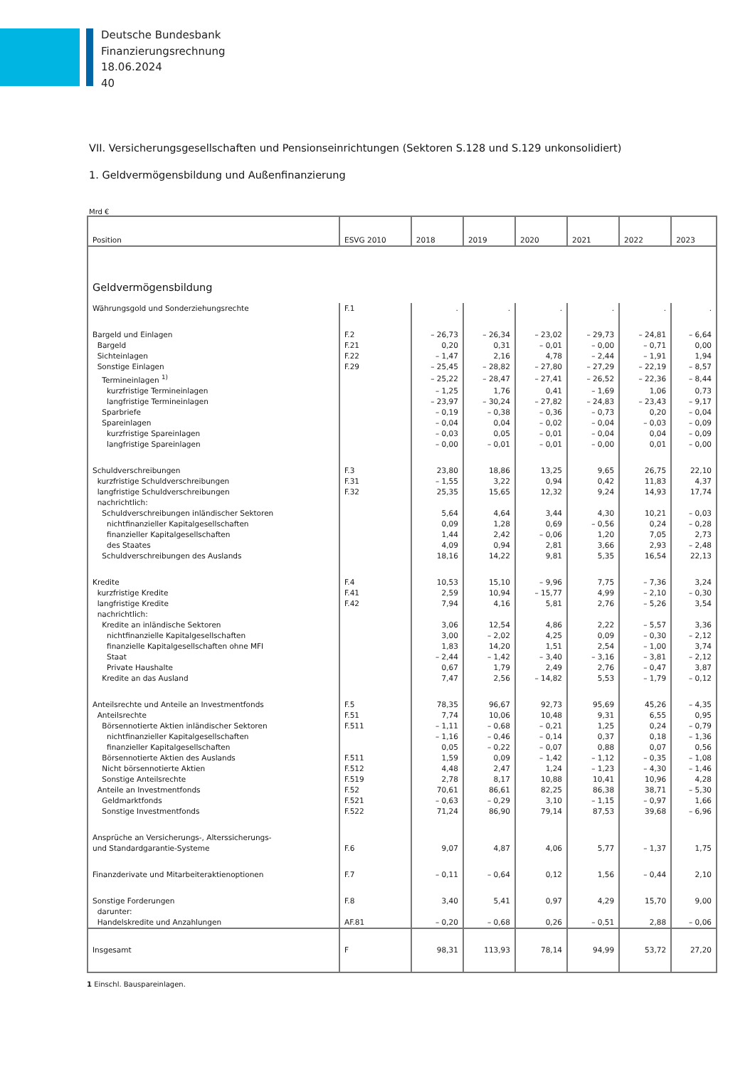Deutsche Bundesbank
Finanzierungsrechnung
18.06.2024
40
VII. Versicherungsgesellschaften und Pensionseinrichtungen (Sektoren S.128 und S.129 unkonsolidiert)
1. Geldvermögensbildung und Außenfinanzierung
Mrd €
| Position | ESVG 2010 | 2018 | 2019 | 2020 | 2021 | 2022 | 2023 |
| --- | --- | --- | --- | --- | --- | --- | --- |
| Geldvermögensbildung | | | | | | | |
| Währungsgold und Sonderziehungsrechte | F.1 | . | . | . | . | . | . |
| Bargeld und Einlagen | F.2 | – 26,73 | – 26,34 | – 23,02 | – 29,73 | – 24,81 | – 6,64 |
| Bargeld | F.21 | 0,20 | 0,31 | – 0,01 | – 0,00 | – 0,71 | 0,00 |
| Sichteinlagen | F.22 | – 1,47 | 2,16 | 4,78 | – 2,44 | – 1,91 | 1,94 |
| Sonstige Einlagen | F.29 | – 25,45 | – 28,82 | – 27,80 | – 27,29 | – 22,19 | – 8,57 |
| Termineinlagen <sup>1)</sup> | | – 25,22 | – 28,47 | – 27,41 | – 26,52 | – 22,36 | – 8,44 |
| kurzfristige Termineinlagen | | – 1,25 | 1,76 | 0,41 | – 1,69 | 1,06 | 0,73 |
| langfristige Termineinlagen | | – 23,97 | – 30,24 | – 27,82 | – 24,83 | – 23,43 | – 9,17 |
| Sparbriefe | | – 0,19 | – 0,38 | – 0,36 | – 0,73 | 0,20 | – 0,04 |
| Spareinlagen | | – 0,04 | 0,04 | – 0,02 | – 0,04 | – 0,03 | – 0,09 |
| kurzfristige Spareinlagen | | – 0,03 | 0,05 | – 0,01 | – 0,04 | 0,04 | – 0,09 |
| langfristige Spareinlagen | | – 0,00 | – 0,01 | – 0,01 | – 0,00 | 0,01 | – 0,00 |
| Schuldverschreibungen | F.3 | 23,80 | 18,86 | 13,25 | 9,65 | 26,75 | 22,10 |
| kurzfristige Schuldverschreibungen | F.31 | – 1,55 | 3,22 | 0,94 | 0,42 | 11,83 | 4,37 |
| langfristige Schuldverschreibungen | F.32 | 25,35 | 15,65 | 12,32 | 9,24 | 14,93 | 17,74 |
| nachrichtlich: | | | | | | | |
| Schuldverschreibungen inländischer Sektoren | | 5,64 | 4,64 | 3,44 | 4,30 | 10,21 | – 0,03 |
| nichtfinanzieller Kapitalgesellschaften | | 0,09 | 1,28 | 0,69 | – 0,56 | 0,24 | – 0,28 |
| finanzieller Kapitalgesellschaften | | 1,44 | 2,42 | – 0,06 | 1,20 | 7,05 | 2,73 |
| des Staates | | 4,09 | 0,94 | 2,81 | 3,66 | 2,93 | – 2,48 |
| Schuldverschreibungen des Auslands | | 18,16 | 14,22 | 9,81 | 5,35 | 16,54 | 22,13 |
| Kredite | F.4 | 10,53 | 15,10 | – 9,96 | 7,75 | – 7,36 | 3,24 |
| kurzfristige Kredite | F.41 | 2,59 | 10,94 | – 15,77 | 4,99 | – 2,10 | – 0,30 |
| langfristige Kredite | F.42 | 7,94 | 4,16 | 5,81 | 2,76 | – 5,26 | 3,54 |
| nachrichtlich: | | | | | | | |
| Kredite an inländische Sektoren | | 3,06 | 12,54 | 4,86 | 2,22 | – 5,57 | 3,36 |
| nichtfinanzielle Kapitalgesellschaften | | 3,00 | – 2,02 | 4,25 | 0,09 | – 0,30 | – 2,12 |
| finanzielle Kapitalgesellschaften ohne MFI | | 1,83 | 14,20 | 1,51 | 2,54 | – 1,00 | 3,74 |
| Staat | | – 2,44 | – 1,42 | – 3,40 | – 3,16 | – 3,81 | – 2,12 |
| Private Haushalte | | 0,67 | 1,79 | 2,49 | 2,76 | – 0,47 | 3,87 |
| Kredite an das Ausland | | 7,47 | 2,56 | – 14,82 | 5,53 | – 1,79 | – 0,12 |
| Anteilsrechte und Anteile an Investmentfonds | F.5 | 78,35 | 96,67 | 92,73 | 95,69 | 45,26 | – 4,35 |
| Anteilsrechte | F.51 | 7,74 | 10,06 | 10,48 | 9,31 | 6,55 | 0,95 |
| Börsennotierte Aktien inländischer Sektoren | F.511 | – 1,11 | – 0,68 | – 0,21 | 1,25 | 0,24 | – 0,79 |
| nichtfinanzieller Kapitalgesellschaften | | – 1,16 | – 0,46 | – 0,14 | 0,37 | 0,18 | – 1,36 |
| finanzieller Kapitalgesellschaften | | 0,05 | – 0,22 | – 0,07 | 0,88 | 0,07 | 0,56 |
| Börsennotierte Aktien des Auslands | F.511 | 1,59 | 0,09 | – 1,42 | – 1,12 | – 0,35 | – 1,08 |
| Nicht börsennotierte Aktien | F.512 | 4,48 | 2,47 | 1,24 | – 1,23 | – 4,30 | – 1,46 |
| Sonstige Anteilsrechte | F.519 | 2,78 | 8,17 | 10,88 | 10,41 | 10,96 | 4,28 |
| Anteile an Investmentfonds | F.52 | 70,61 | 86,61 | 82,25 | 86,38 | 38,71 | – 5,30 |
| Geldmarktfonds | F.521 | – 0,63 | – 0,29 | 3,10 | – 1,15 | – 0,97 | 1,66 |
| Sonstige Investmentfonds | F.522 | 71,24 | 86,90 | 79,14 | 87,53 | 39,68 | – 6,96 |
| Ansprüche an Versicherungs-, Alterssicherungs- und Standardgarantie-Systeme | F.6 | 9,07 | 4,87 | 4,06 | 5,77 | – 1,37 | 1,75 |
| Finanzderivate und Mitarbeiteraktienoptionen | F.7 | – 0,11 | – 0,64 | 0,12 | 1,56 | – 0,44 | 2,10 |
| Sonstige Forderungen | F.8 | 3,40 | 5,41 | 0,97 | 4,29 | 15,70 | 9,00 |
| darunter: | | | | | | | |
| Handelskredite und Anzahlungen | AF.81 | – 0,20 | – 0,68 | 0,26 | – 0,51 | 2,88 | – 0,06 |
| Insgesamt | F | 98,31 | 113,93 | 78,14 | 94,99 | 53,72 | 27,20 |
1 Einschl. Bauspareinlagen.